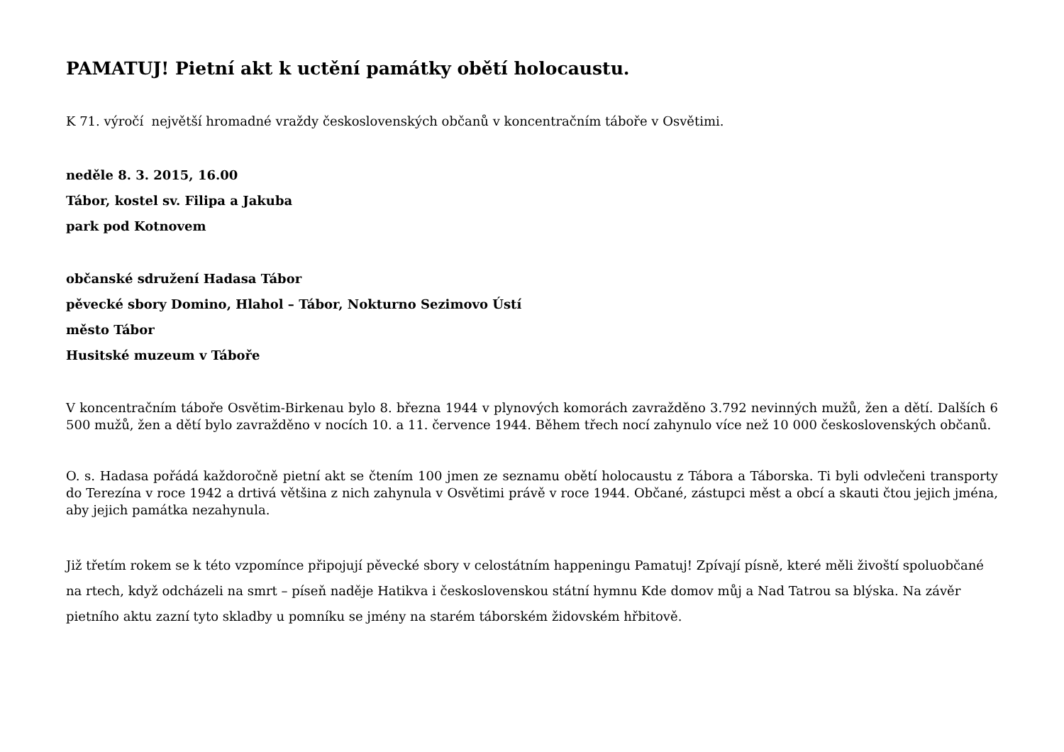PAMATUJ! Pietní akt k uctění památky obětí holocaustu.
K 71. výročí největší hromadné vraždy československých občanů v koncentračním táboře v Osvětimi.
neděle 8. 3. 2015, 16.00
Tábor, kostel sv. Filipa a Jakuba
park pod Kotnovem
občanské sdružení Hadasa Tábor
pěvecké sbory Domino, Hlahol – Tábor, Nokturno Sezimovo Ústí
město Tábor
Husitské muzeum v Táboře
V koncentračním táboře Osvětim-Birkenau bylo 8. března 1944 v plynových komorách zavražděno 3.792 nevinných mužů, žen a dětí. Dalších 6 500 mužů, žen a dětí bylo zavražděno v nocích 10. a 11. července 1944. Během třech nocí zahynulo více než 10 000 československých občanů.
O. s. Hadasa pořádá každoročně pietní akt se čtením 100 jmen ze seznamu obětí holocaustu z Tábora a Táborska. Ti byli odvlečeni transporty do Terezína v roce 1942 a drtivá většina z nich zahynula v Osvětimi právě v roce 1944. Občané, zástupci měst a obcí a skauti čtou jejich jména, aby jejich památka nezahynula.
Již třetím rokem se k této vzpomínce připojují pěvecké sbory v celostátním happeningu Pamatuj! Zpívají písně, které měli živoští spoluobčané na rtech, když odcházeli na smrt – píseň naděje Hatikva i československou státní hymnu Kde domov můj a Nad Tatrou sa blýska. Na závěr pietního aktu zazní tyto skladby u pomníku se jmény na starém táborském židovském hřbitově.